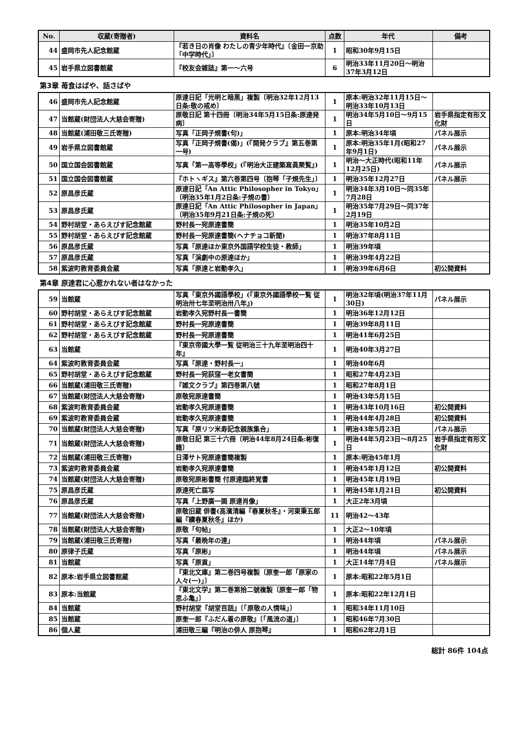| No. | 収蔵(寄贈者) | 資料名 | 点数 | 年代 | 備考 |
| --- | --- | --- | --- | --- | --- |
| 44 | 盛岡市先人記念館蔵 | 『若き日の肖像 わたしの青少年時代』〔金田一京助「中学時代」〕 | 1 | 昭和30年9月15日 | |
| 45 | 岩手県立図書館蔵 | 『校友会雑誌』第一～六号 | 6 | 明治33年11月20日～明治37年3月12日 | |
第3章 苺食はばや、話さばや
| 46 | 盛岡市先人記念館蔵 | 原達日記「光明と暗黒」複製〔明治32年12月13日条:敬の戒め〕 | 1 | 原本:明治32年11月15日～明治33年10月13日 | |
| 47 | 当館蔵(財団法人大慈会寄贈) | 原敬日記 第十四冊〔明治34年5月15日条:原達発病〕 | 1 | 明治34年5月10日～9月15日 | 岩手県指定有形文化財 |
| 48 | 当館蔵(浦田敬三氏寄贈) | 写真「正岡子規書(句)」 | 1 | 原本:明治34年頃 | パネル展示 |
| 49 | 岩手県立図書館蔵 | 写真「正岡子規書(偈)」(『開発クラブ』第五巻第一号) | 1 | 原本:明治35年1月(昭和27年9月1日) | パネル展示 |
| 50 | 国立国会図書館蔵 | 写真「第一高等學校」(『明治大正建築寫眞聚覧』) | 1 | 明治～大正時代(昭和11年12月25日) | パネル展示 |
| 51 | 国立国会図書館蔵 | 『ホトヽギス』第六巻第四号〔抱琴「子規先生」〕 | 1 | 明治35年12月27日 | パネル展示 |
| 52 | 原昌彦氏蔵 | 原達日記「An Attic Philosopher in Tokyo」〔明治35年1月2日条:子規の書〕 | 1 | 明治34年3月10日～同35年7月28日 | |
| 53 | 原昌彦氏蔵 | 原達日記「An Attic Philosopher in Japan」〔明治35年9月21日条:子規の死〕 | 1 | 明治35年7月29日～同37年2月19日 | |
| 54 | 野村胡堂・あらえびす記念館蔵 | 野村長一宛原達書簡 | 1 | 明治35年10月2日 | |
| 55 | 野村胡堂・あらえびす記念館蔵 | 野村長一宛原達書簡(ヘナチョコ新聞) | 1 | 明治37年8月11日 | |
| 56 | 原昌彦氏蔵 | 写真「原達ほか東京外国語学校生徒・教師」 | 1 | 明治39年頃 | |
| 57 | 原昌彦氏蔵 | 写真「演劇中の原達ほか」 | 1 | 明治39年4月22日 | |
| 58 | 紫波町教育委員会蔵 | 写真「原達と岩動孝久」 | 1 | 明治39年6月6日 | 初公開資料 |
第4章 原達君に心惹かれない者はなかった
| 59 | 当館蔵 | 写真「東京外國語學校」(『東京外國語學校一覧 従明治卅七年至明治卅八年』) | 1 | 明治32年頃(明治37年11月30日) | パネル展示 |
| 60 | 野村胡堂・あらえびす記念館蔵 | 岩動孝久宛野村長一書簡 | 1 | 明治36年12月12日 | |
| 61 | 野村胡堂・あらえびす記念館蔵 | 野村長一宛原達書簡 | 1 | 明治39年8月11日 | |
| 62 | 野村胡堂・あらえびす記念館蔵 | 野村長一宛原達書簡 | 1 | 明治41年6月25日 | |
| 63 | 当館蔵 | 『東京帝國大學一覧 従明治三十九年至明治四十年』 | 1 | 明治40年3月27日 | |
| 64 | 紫波町教育委員会蔵 | 写真「原達・野村長一」 | 1 | 明治40年6月 | |
| 65 | 野村胡堂・あらえびす記念館蔵 | 野村長一宛荻窪一老女書簡 | 1 | 昭和27年4月23日 | |
| 66 | 当館蔵(浦田敬三氏寄贈) | 『雑文クラブ』第四巻第八號 | 1 | 昭和27年8月1日 | |
| 67 | 当館蔵(財団法人大慈会寄贈) | 原敬宛原達書簡 | 1 | 明治43年5月15日 | |
| 68 | 紫波町教育委員会蔵 | 岩動孝久宛原達書簡 | 1 | 明治43年10月16日 | 初公開資料 |
| 69 | 紫波町教育委員会蔵 | 岩動孝久宛原達書簡 | 1 | 明治44年4月28日 | 初公開資料 |
| 70 | 当館蔵(財団法人大慈会寄贈) | 写真「原リツ米寿記念親族集合」 | 1 | 明治43年5月23日 | パネル展示 |
| 71 | 当館蔵(財団法人大慈会寄贈) | 原敬日記 第三十六冊〔明治44年8月24日条:彬復籍〕 | 1 | 明治44年5月23日～8月25日 | 岩手県指定有形文化財 |
| 72 | 当館蔵(浦田敬三氏寄贈) | 日澤サト宛原達書簡複製 | 1 | 原本:明治45年1月 | |
| 73 | 紫波町教育委員会蔵 | 岩動孝久宛原達書簡 | 1 | 明治45年1月12日 | 初公開資料 |
| 74 | 当館蔵(財団法人大慈会寄贈) | 原敬宛原彬書簡 付原達臨終覚書 | 1 | 明治45年1月19日 | |
| 75 | 原昌彦氏蔵 | 原達死亡届写 | 1 | 明治45年1月21日 | 初公開資料 |
| 76 | 原昌彦氏蔵 | 写真「上野廣一画 原達肖像」 | 1 | 大正2年3月頃 | |
| 77 | 当館蔵(財団法人大慈会寄贈) | 原敬旧蔵 俳書(高濱清編『春夏秋冬』・河東秉五郎編『續春夏秋冬』ほか) | 11 | 明治42～43年 | |
| 78 | 当館蔵(財団法人大慈会寄贈) | 原敬「句帖」 | 1 | 大正2～10年頃 | |
| 79 | 当館蔵(浦田敬三氏寄贈) | 写真「最晩年の達」 | 1 | 明治44年頃 | パネル展示 |
| 80 | 原律子氏蔵 | 写真「原彬」 | 1 | 明治44年頃 | パネル展示 |
| 81 | 当館蔵 | 写真「原貢」 | 1 | 大正14年7月4日 | パネル展示 |
| 82 | 原本:岩手県立図書館蔵 | 『東北文庫』第二巻四号複製〔原奎一郎「原家の人々(一)」〕 | 1 | 原本:昭和22年5月1日 | |
| 83 | 原本:当館蔵 | 『東北文学』第二巻第拾二號複製〔原奎一郎「物思ふ亀」〕 | 1 | 原本:昭和22年12月1日 | |
| 84 | 当館蔵 | 野村胡堂『胡堂百話』〔「原敬の人情味」〕 | 1 | 昭和34年11月10日 | |
| 85 | 当館蔵 | 原奎一郎『ふだん着の原敬』〔「風流の道」〕 | 1 | 昭和46年7月30日 | |
| 86 | 個人蔵 | 浦田敬三編『明治の俳人 原抱琴』 | 1 | 昭和62年2月1日 | |
総計 86件 104点